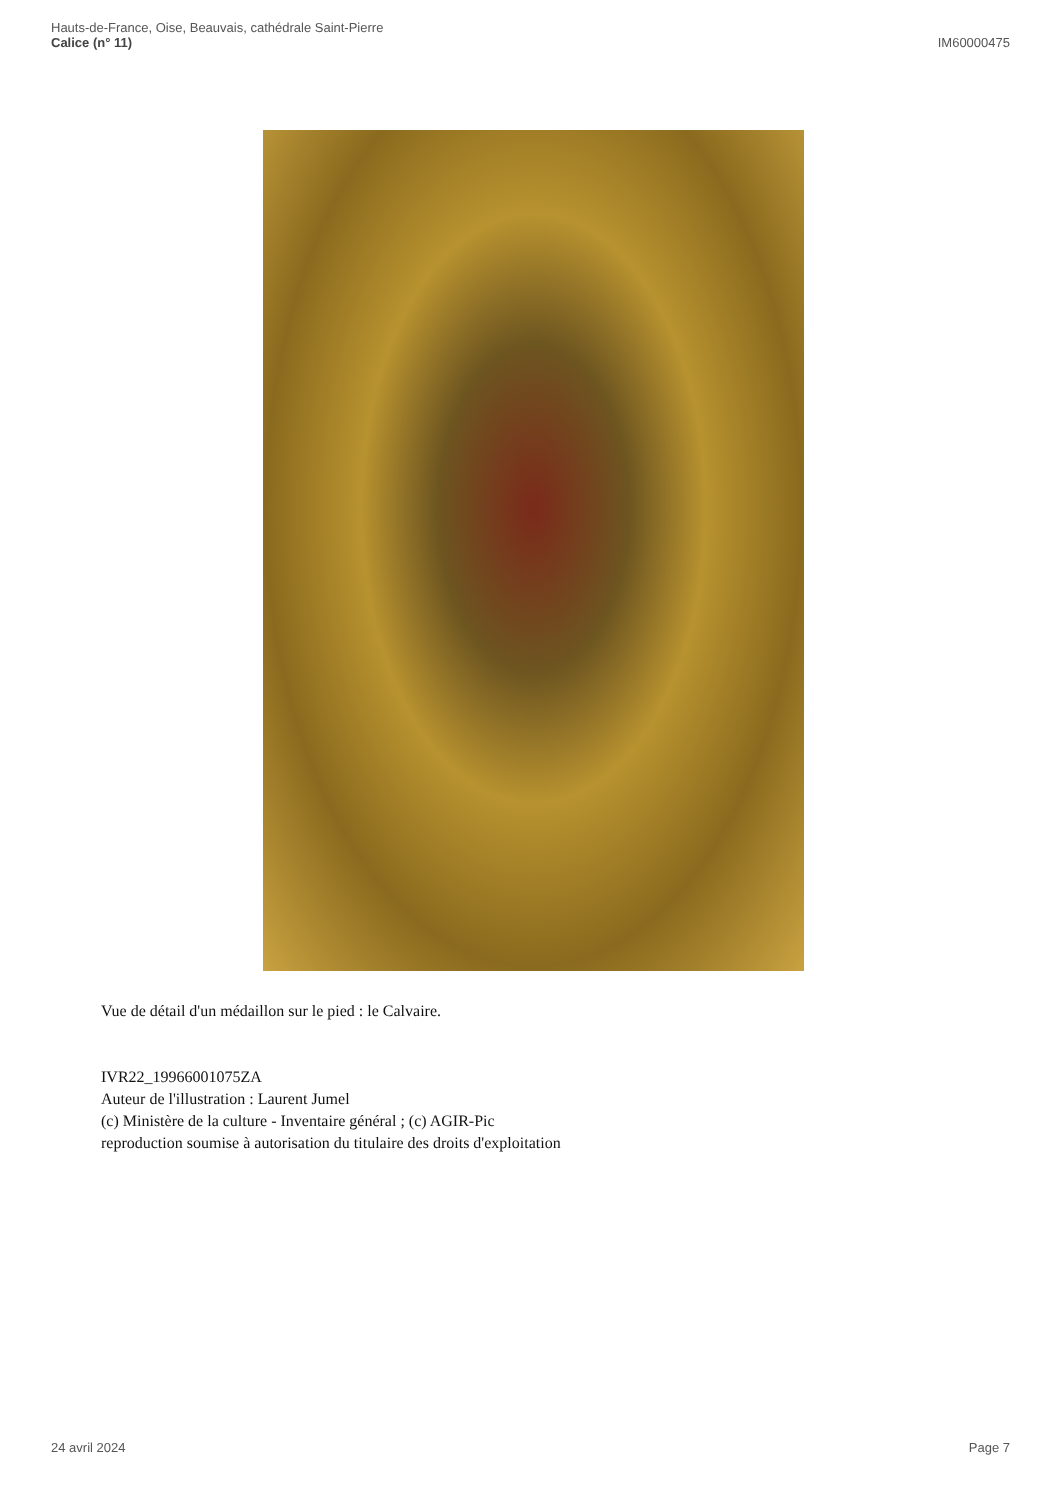Hauts-de-France, Oise, Beauvais, cathédrale Saint-Pierre
Calice (n° 11)
IM60000475
Vue de détail d'un médaillon sur le pied : le Calvaire.
IVR22_19966001075ZA
Auteur de l'illustration : Laurent Jumel
(c) Ministère de la culture - Inventaire général ; (c) AGIR-Pic
reproduction soumise à autorisation du titulaire des droits d'exploitation
24 avril 2024 Page 7